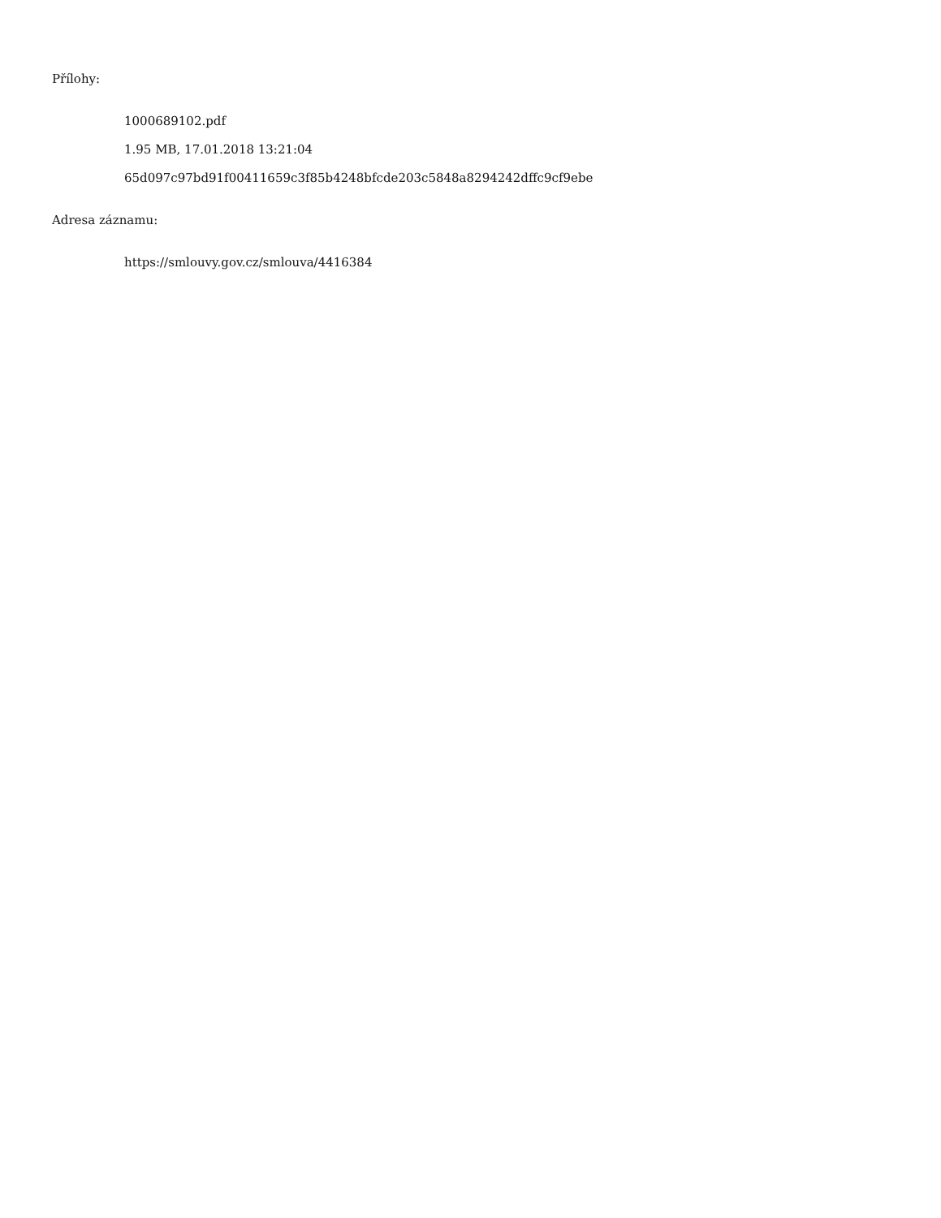Přílohy:
1000689102.pdf
1.95 MB, 17.01.2018 13:21:04
65d097c97bd91f00411659c3f85b4248bfcde203c5848a8294242dffc9cf9ebe
Adresa záznamu:
https://smlouvy.gov.cz/smlouva/4416384